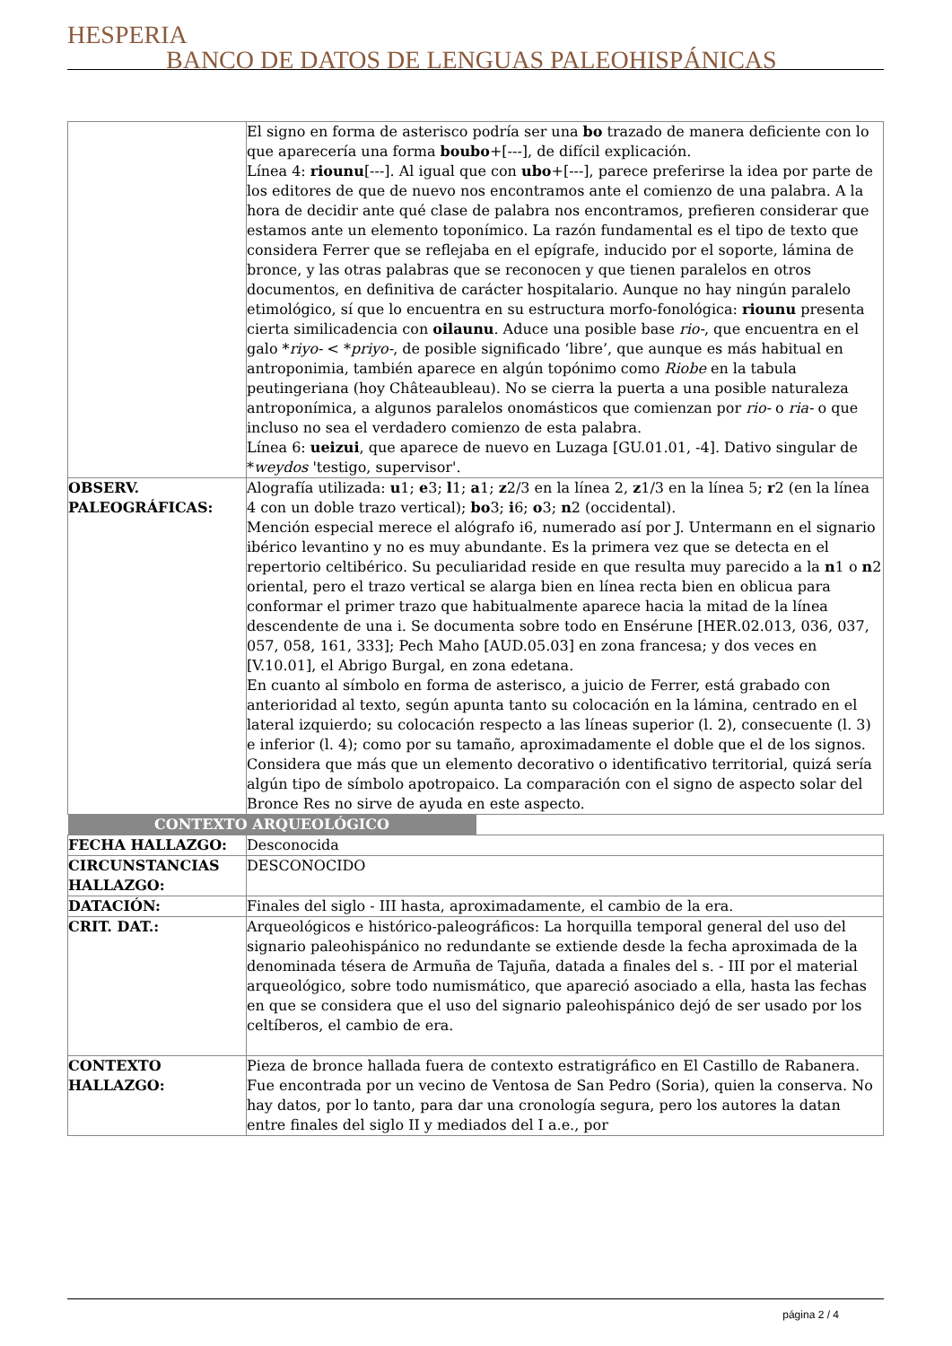HESPERIA BANCO DE DATOS DE LENGUAS PALEOHISPÁNICAS
| | El signo en forma de asterisco podría ser una bo trazado de manera deficiente con lo que aparecería una forma boubo +[---], de difícil explicación. Línea 4: riounu [---]. Al igual que con ubo +[---], parece preferirse la idea por parte de los editores de que de nuevo nos encontramos ante el comienzo de una palabra. A la hora de decidir ante qué clase de palabra nos encontramos, prefieren considerar que estamos ante un elemento toponímico. La razón fundamental es el tipo de texto que considera Ferrer que se reflejaba en el epígrafe, inducido por el soporte, lámina de bronce, y las otras palabras que se reconocen y que tienen paralelos en otros documentos, en definitiva de carácter hospitalario. Aunque no hay ningún paralelo etimológico, sí que lo encuentra en su estructura morfo-fonológica: riounu presenta cierta similicadencia con oilaunu . Aduce una posible base rio- , que encuentra en el galo * riyo- < * priyo- , de posible significado ‘libre’, que aunque es más habitual en antroponimia, también aparece en algún topónimo como Riobe en la tabula peutingeriana (hoy Châteaubleau). No se cierra la puerta a una posible naturaleza antroponímica, a algunos paralelos onomásticos que comienzan por rio- o ria- o que incluso no sea el verdadero comienzo de esta palabra. Línea 6: ueizui , que aparece de nuevo en Luzaga [GU.01.01, -4]. Dativo singular de * weydos 'testigo, supervisor'. |
| OBSERV. PALEOGRÁFICAS: | Alografía utilizada: u 1; e 3; l 1; a 1; z 2/3 en la línea 2, z 1/3 en la línea 5; r 2 (en la línea 4 con un doble trazo vertical); bo 3; i 6; o 3; n 2 (occidental). Mención especial merece el alógrafo i6, numerado así por J. Untermann en el signario ibérico levantino y no es muy abundante. Es la primera vez que se detecta en el repertorio celtibérico. Su peculiaridad reside en que resulta muy parecido a la n 1 o n 2 oriental, pero el trazo vertical se alarga bien en línea recta bien en oblicua para conformar el primer trazo que habitualmente aparece hacia la mitad de la línea descendente de una i. Se documenta sobre todo en Ensérune [HER.02.013, 036, 037, 057, 058, 161, 333]; Pech Maho [AUD.05.03] en zona francesa; y dos veces en [V.10.01], el Abrigo Burgal, en zona edetana. En cuanto al símbolo en forma de asterisco, a juicio de Ferrer, está grabado con anterioridad al texto, según apunta tanto su colocación en la lámina, centrado en el lateral izquierdo; su colocación respecto a las líneas superior (l. 2), consecuente (l. 3) e inferior (l. 4); como por su tamaño, aproximadamente el doble que el de los signos. Considera que más que un elemento decorativo o identificativo territorial, quizá sería algún tipo de símbolo apotropaico. La comparación con el signo de aspecto solar del Bronce Res no sirve de ayuda en este aspecto. |
| CONTEXTO ARQUEOLÓGICO | |
| FECHA HALLAZGO: | Desconocida |
| CIRCUNSTANCIAS HALLAZGO: | DESCONOCIDO |
| DATACIÓN: | Finales del siglo - III hasta, aproximadamente, el cambio de la era. |
| CRIT. DAT.: | Arqueológicos e histórico-paleográficos: La horquilla temporal general del uso del signario paleohispánico no redundante se extiende desde la fecha aproximada de la denominada tésera de Armuña de Tajuña, datada a finales del s. - III por el material arqueológico, sobre todo numismático, que apareció asociado a ella, hasta las fechas en que se considera que el uso del signario paleohispánico dejó de ser usado por los celtíberos, el cambio de era. |
| CONTEXTO HALLAZGO: | Pieza de bronce hallada fuera de contexto estratigráfico en El Castillo de Rabanera. Fue encontrada por un vecino de Ventosa de San Pedro (Soria), quien la conserva. No hay datos, por lo tanto, para dar una cronología segura, pero los autores la datan entre finales del siglo II y mediados del I a.e., por |
página 2 / 4